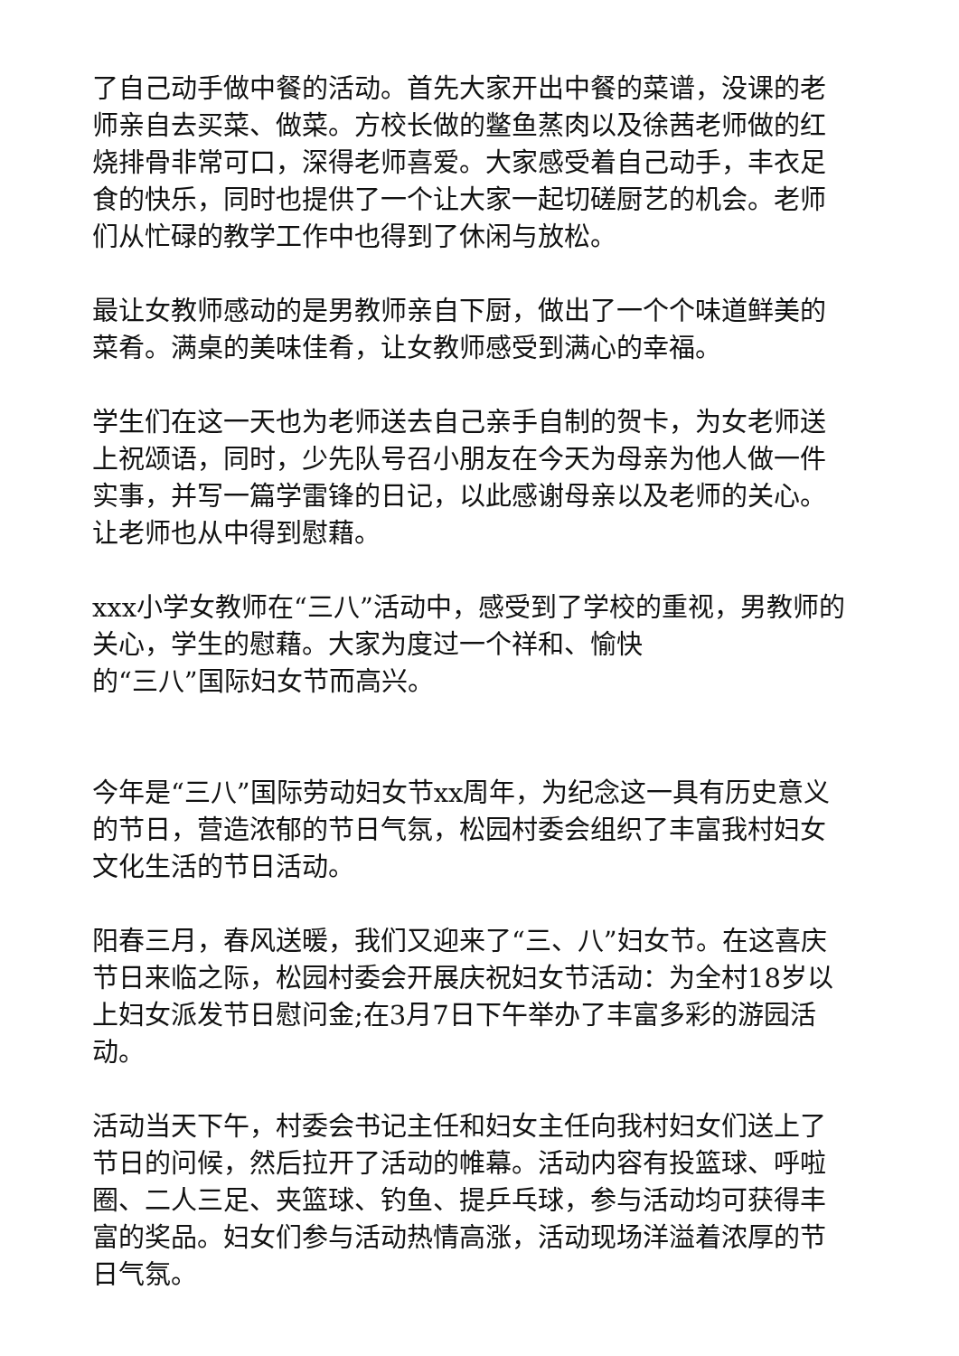了自己动手做中餐的活动。首先大家开出中餐的菜谱，没课的老师亲自去买菜、做菜。方校长做的鳖鱼蒸肉以及徐茜老师做的红烧排骨非常可口，深得老师喜爱。大家感受着自己动手，丰衣足食的快乐，同时也提供了一个让大家一起切磋厨艺的机会。老师们从忙碌的教学工作中也得到了休闲与放松。
最让女教师感动的是男教师亲自下厨，做出了一个个味道鲜美的菜肴。满桌的美味佳肴，让女教师感受到满心的幸福。
学生们在这一天也为老师送去自己亲手自制的贺卡，为女老师送上祝颂语，同时，少先队号召小朋友在今天为母亲为他人做一件实事，并写一篇学雷锋的日记，以此感谢母亲以及老师的关心。让老师也从中得到慰藉。
xxx小学女教师在“三八”活动中，感受到了学校的重视，男教师的关心，学生的慰藉。大家为度过一个祥和、愉快
的“三八”国际妇女节而高兴。
今年是“三八”国际劳动妇女节xx周年，为纪念这一具有历史意义的节日，营造浓郁的节日气氛，松园村委会组织了丰富我村妇女文化生活的节日活动。
阳春三月，春风送暖，我们又迎来了“三、八”妇女节。在这喜庆节日来临之际，松园村委会开展庆祝妇女节活动：为全村18岁以上妇女派发节日慰问金;在3月7日下午举办了丰富多彩的游园活动。
活动当天下午，村委会书记主任和妇女主任向我村妇女们送上了节日的问候，然后拉开了活动的帷幕。活动内容有投篮球、呼啦圈、二人三足、夹篮球、钓鱼、提乒乓球，参与活动均可获得丰富的奖品。妇女们参与活动热情高涨，活动现场洋溢着浓厚的节日气氛。